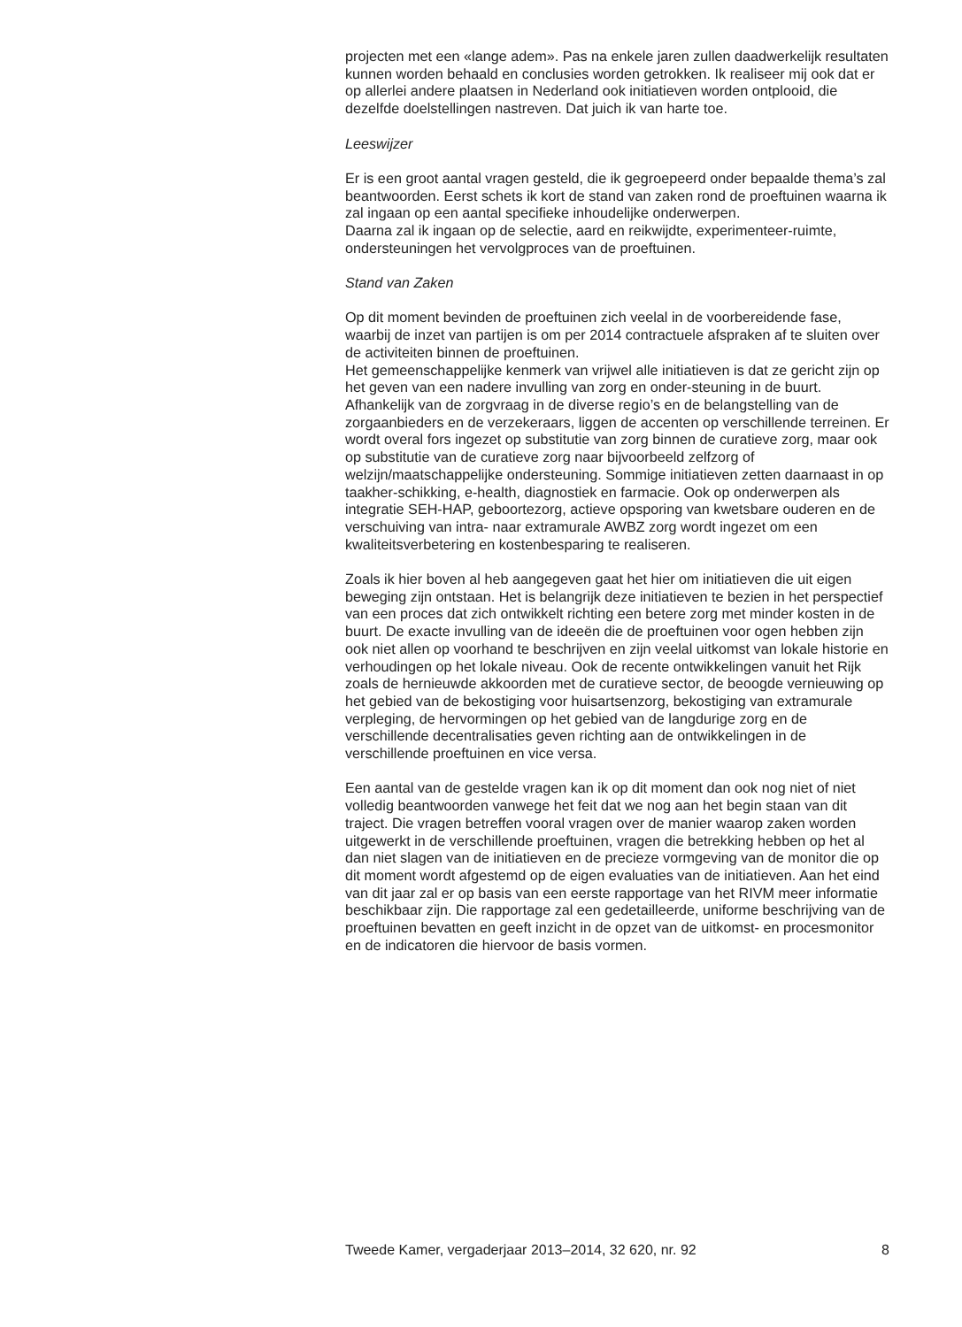projecten met een «lange adem». Pas na enkele jaren zullen daadwerkelijk resultaten kunnen worden behaald en conclusies worden getrokken. Ik realiseer mij ook dat er op allerlei andere plaatsen in Nederland ook initiatieven worden ontplooid, die dezelfde doelstellingen nastreven. Dat juich ik van harte toe.
Leeswijzer
Er is een groot aantal vragen gesteld, die ik gegroepeerd onder bepaalde thema’s zal beantwoorden. Eerst schets ik kort de stand van zaken rond de proeftuinen waarna ik zal ingaan op een aantal specifieke inhoudelijke onderwerpen.
Daarna zal ik ingaan op de selectie, aard en reikwijdte, experimenteer-ruimte, ondersteuningen het vervolgproces van de proeftuinen.
Stand van Zaken
Op dit moment bevinden de proeftuinen zich veelal in de voorbereidende fase, waarbij de inzet van partijen is om per 2014 contractuele afspraken af te sluiten over de activiteiten binnen de proeftuinen.
Het gemeenschappelijke kenmerk van vrijwel alle initiatieven is dat ze gericht zijn op het geven van een nadere invulling van zorg en onder-steuning in de buurt. Afhankelijk van de zorgvraag in de diverse regio’s en de belangstelling van de zorgaanbieders en de verzekeraars, liggen de accenten op verschillende terreinen. Er wordt overal fors ingezet op substitutie van zorg binnen de curatieve zorg, maar ook op substitutie van de curatieve zorg naar bijvoorbeeld zelfzorg of welzijn/maatschappelijke ondersteuning. Sommige initiatieven zetten daarnaast in op taakher-schikking, e-health, diagnostiek en farmacie. Ook op onderwerpen als integratie SEH-HAP, geboortezorg, actieve opsporing van kwetsbare ouderen en de verschuiving van intra- naar extramurale AWBZ zorg wordt ingezet om een kwaliteitsverbetering en kostenbesparing te realiseren.
Zoals ik hier boven al heb aangegeven gaat het hier om initiatieven die uit eigen beweging zijn ontstaan. Het is belangrijk deze initiatieven te bezien in het perspectief van een proces dat zich ontwikkelt richting een betere zorg met minder kosten in de buurt. De exacte invulling van de ideeën die de proeftuinen voor ogen hebben zijn ook niet allen op voorhand te beschrijven en zijn veelal uitkomst van lokale historie en verhoudingen op het lokale niveau. Ook de recente ontwikkelingen vanuit het Rijk zoals de hernieuwde akkoorden met de curatieve sector, de beoogde vernieuwing op het gebied van de bekostiging voor huisartsenzorg, bekostiging van extramurale verpleging, de hervormingen op het gebied van de langdurige zorg en de verschillende decentralisaties geven richting aan de ontwikkelingen in de verschillende proeftuinen en vice versa.
Een aantal van de gestelde vragen kan ik op dit moment dan ook nog niet of niet volledig beantwoorden vanwege het feit dat we nog aan het begin staan van dit traject. Die vragen betreffen vooral vragen over de manier waarop zaken worden uitgewerkt in de verschillende proeftuinen, vragen die betrekking hebben op het al dan niet slagen van de initiatieven en de precieze vormgeving van de monitor die op dit moment wordt afgestemd op de eigen evaluaties van de initiatieven. Aan het eind van dit jaar zal er op basis van een eerste rapportage van het RIVM meer informatie beschikbaar zijn. Die rapportage zal een gedetailleerde, uniforme beschrijving van de proeftuinen bevatten en geeft inzicht in de opzet van de uitkomst- en procesmonitor en de indicatoren die hiervoor de basis vormen.
Tweede Kamer, vergaderjaar 2013–2014, 32 620, nr. 92 8